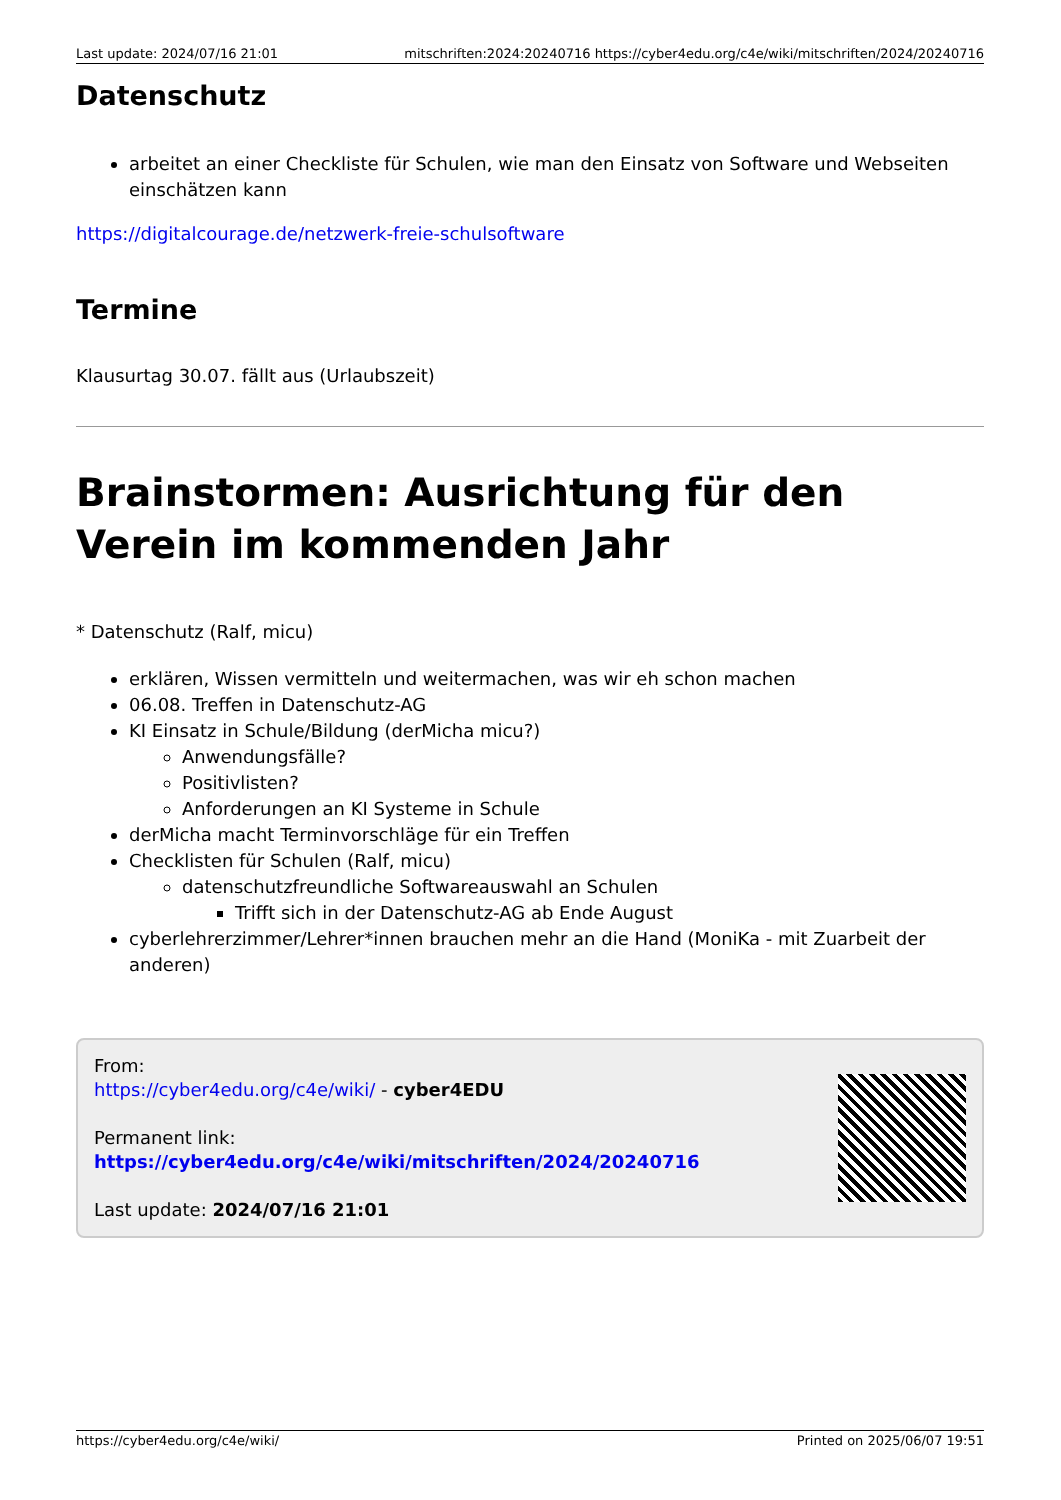Last update: 2024/07/16 21:01 mitschriften:2024:20240716 https://cyber4edu.org/c4e/wiki/mitschriften/2024/20240716
Datenschutz
arbeitet an einer Checkliste für Schulen, wie man den Einsatz von Software und Webseiten einschätzen kann
https://digitalcourage.de/netzwerk-freie-schulsoftware
Termine
Klausurtag 30.07. fällt aus (Urlaubszeit)
Brainstormen: Ausrichtung für den Verein im kommenden Jahr
* Datenschutz (Ralf, micu)
erklären, Wissen vermitteln und weitermachen, was wir eh schon machen
06.08. Treffen in Datenschutz-AG
KI Einsatz in Schule/Bildung (derMicha micu?)
Anwendungsfälle?
Positivlisten?
Anforderungen an KI Systeme in Schule
derMicha macht Terminvorschläge für ein Treffen
Checklisten für Schulen (Ralf, micu)
datenschutzfreundliche Softwareauswahl an Schulen
Trifft sich in der Datenschutz-AG ab Ende August
cyberlehrerzimmer/Lehrer*innen brauchen mehr an die Hand (MoniKa - mit Zuarbeit der anderen)
From:
https://cyber4edu.org/c4e/wiki/ - cyber4EDU
Permanent link:
https://cyber4edu.org/c4e/wiki/mitschriften/2024/20240716
Last update: 2024/07/16 21:01
https://cyber4edu.org/c4e/wiki/ Printed on 2025/06/07 19:51